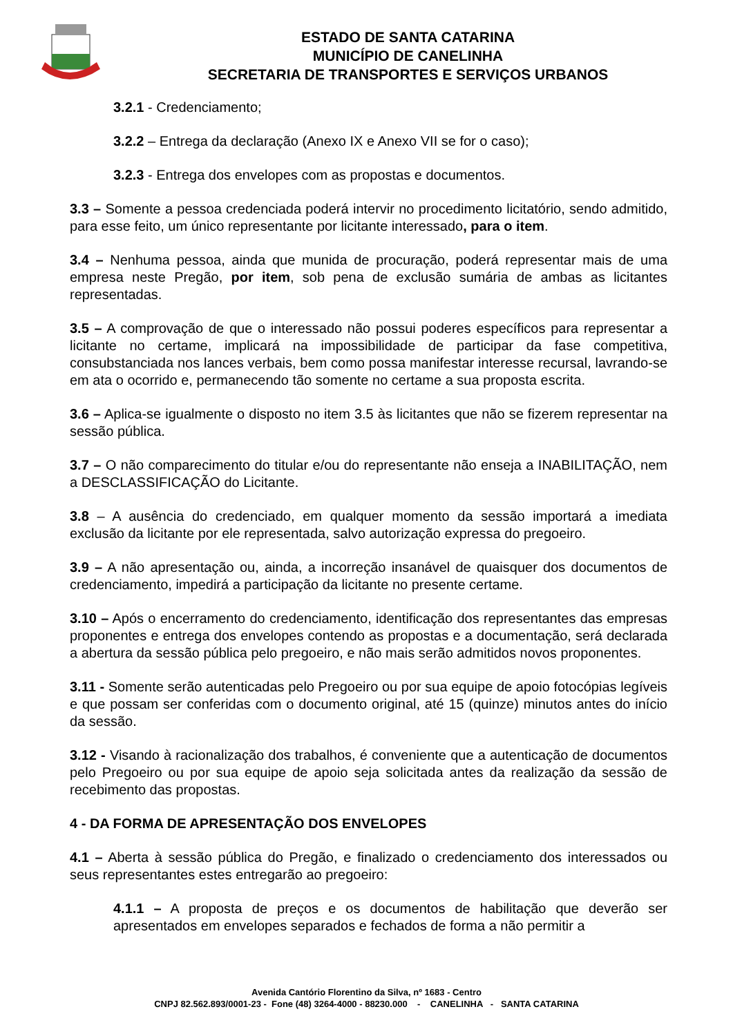ESTADO DE SANTA CATARINA
MUNICÍPIO DE CANELINHA
SECRETARIA DE TRANSPORTES E SERVIÇOS URBANOS
3.2.1 - Credenciamento;
3.2.2 – Entrega da declaração (Anexo IX e Anexo VII se for o caso);
3.2.3 - Entrega dos envelopes com as propostas e documentos.
3.3 – Somente a pessoa credenciada poderá intervir no procedimento licitatório, sendo admitido, para esse feito, um único representante por licitante interessado, para o item.
3.4 – Nenhuma pessoa, ainda que munida de procuração, poderá representar mais de uma empresa neste Pregão, por item, sob pena de exclusão sumária de ambas as licitantes representadas.
3.5 – A comprovação de que o interessado não possui poderes específicos para representar a licitante no certame, implicará na impossibilidade de participar da fase competitiva, consubstanciada nos lances verbais, bem como possa manifestar interesse recursal, lavrando-se em ata o ocorrido e, permanecendo tão somente no certame a sua proposta escrita.
3.6 – Aplica-se igualmente o disposto no item 3.5 às licitantes que não se fizerem representar na sessão pública.
3.7 – O não comparecimento do titular e/ou do representante não enseja a INABILITAÇÃO, nem a DESCLASSIFICAÇÃO do Licitante.
3.8 – A ausência do credenciado, em qualquer momento da sessão importará a imediata exclusão da licitante por ele representada, salvo autorização expressa do pregoeiro.
3.9 – A não apresentação ou, ainda, a incorreção insanável de quaisquer dos documentos de credenciamento, impedirá a participação da licitante no presente certame.
3.10 – Após o encerramento do credenciamento, identificação dos representantes das empresas proponentes e entrega dos envelopes contendo as propostas e a documentação, será declarada a abertura da sessão pública pelo pregoeiro, e não mais serão admitidos novos proponentes.
3.11 - Somente serão autenticadas pelo Pregoeiro ou por sua equipe de apoio fotocópias legíveis e que possam ser conferidas com o documento original, até 15 (quinze) minutos antes do início da sessão.
3.12 - Visando à racionalização dos trabalhos, é conveniente que a autenticação de documentos pelo Pregoeiro ou por sua equipe de apoio seja solicitada antes da realização da sessão de recebimento das propostas.
4 - DA FORMA DE APRESENTAÇÃO DOS ENVELOPES
4.1 – Aberta à sessão pública do Pregão, e finalizado o credenciamento dos interessados ou seus representantes estes entregarão ao pregoeiro:
4.1.1 – A proposta de preços e os documentos de habilitação que deverão ser apresentados em envelopes separados e fechados de forma a não permitir a
Avenida Cantório Florentino da Silva, nº 1683 - Centro
CNPJ 82.562.893/0001-23 - Fone (48) 3264-4000 - 88230.000 - CANELINHA - SANTA CATARINA